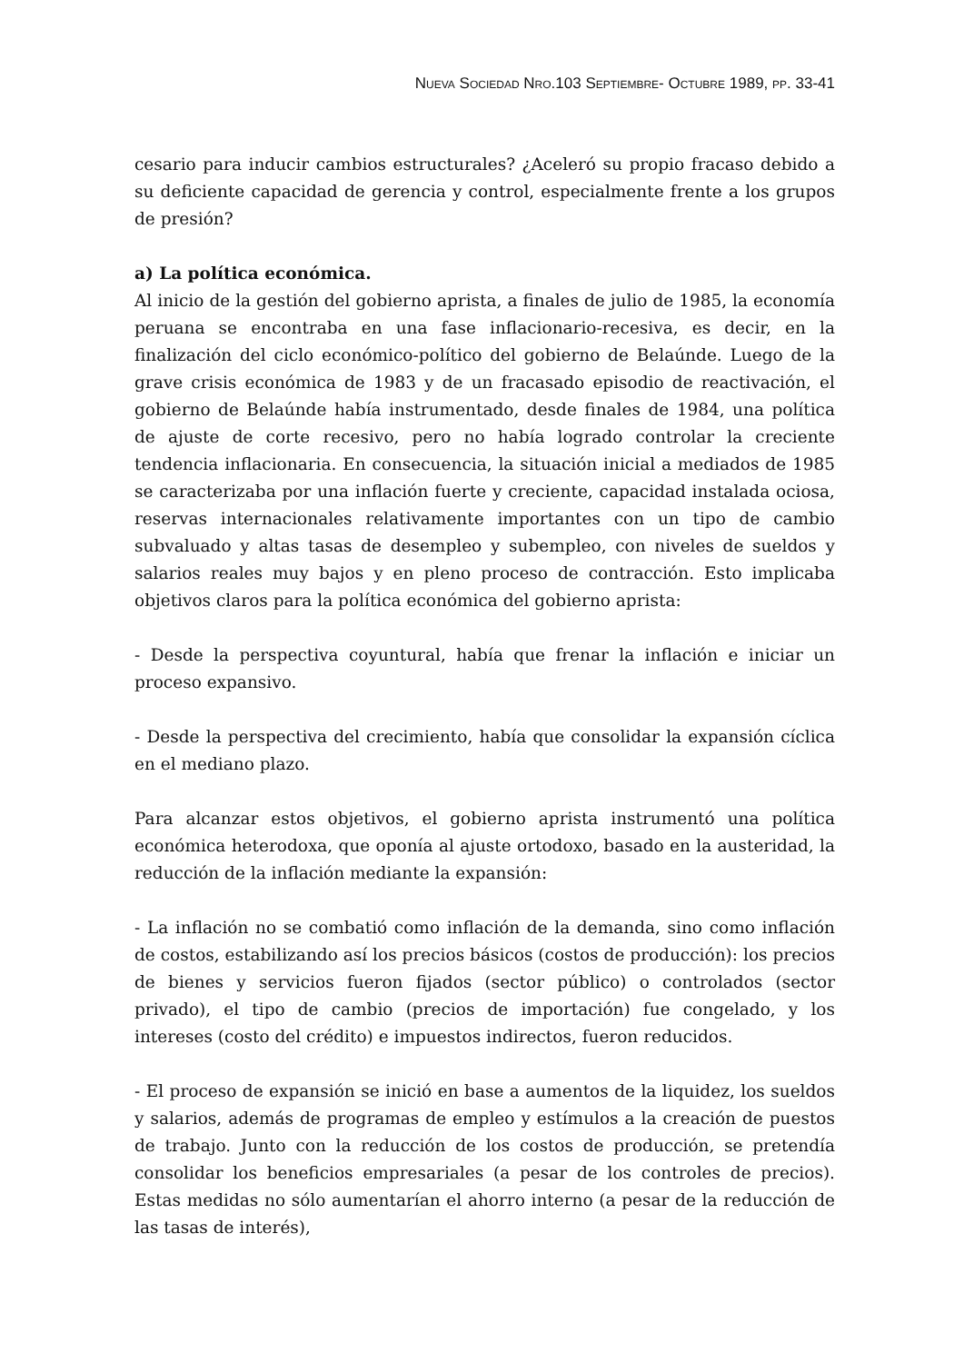NUEVA SOCIEDAD NRO.103 SEPTIEMBRE- OCTUBRE 1989, PP. 33-41
cesario para inducir cambios estructurales? ¿Aceleró su propio fracaso debido a su deficiente capacidad de gerencia y control, especialmente frente a los grupos de presión?
a) La política económica.
Al inicio de la gestión del gobierno aprista, a finales de julio de 1985, la economía peruana se encontraba en una fase inflacionario-recesiva, es decir, en la finalización del ciclo económico-político del gobierno de Belaúnde. Luego de la grave crisis económica de 1983 y de un fracasado episodio de reactivación, el gobierno de Belaúnde había instrumentado, desde finales de 1984, una política de ajuste de corte recesivo, pero no había logrado controlar la creciente tendencia inflacionaria. En consecuencia, la situación inicial a mediados de 1985 se caracterizaba por una inflación fuerte y creciente, capacidad instalada ociosa, reservas internacionales relativamente importantes con un tipo de cambio subvaluado y altas tasas de desempleo y subempleo, con niveles de sueldos y salarios reales muy bajos y en pleno proceso de contracción. Esto implicaba objetivos claros para la política económica del gobierno aprista:
- Desde la perspectiva coyuntural, había que frenar la inflación e iniciar un proceso expansivo.
- Desde la perspectiva del crecimiento, había que consolidar la expansión cíclica en el mediano plazo.
Para alcanzar estos objetivos, el gobierno aprista instrumentó una política económica heterodoxa, que oponía al ajuste ortodoxo, basado en la austeridad, la reducción de la inflación mediante la expansión:
- La inflación no se combatió como inflación de la demanda, sino como inflación de costos, estabilizando así los precios básicos (costos de producción): los precios de bienes y servicios fueron fijados (sector público) o controlados (sector privado), el tipo de cambio (precios de importación) fue congelado, y los intereses (costo del crédito) e impuestos indirectos, fueron reducidos.
- El proceso de expansión se inició en base a aumentos de la liquidez, los sueldos y salarios, además de programas de empleo y estímulos a la creación de puestos de trabajo. Junto con la reducción de los costos de producción, se pretendía consolidar los beneficios empresariales (a pesar de los controles de precios). Estas medidas no sólo aumentarían el ahorro interno (a pesar de la reducción de las tasas de interés),